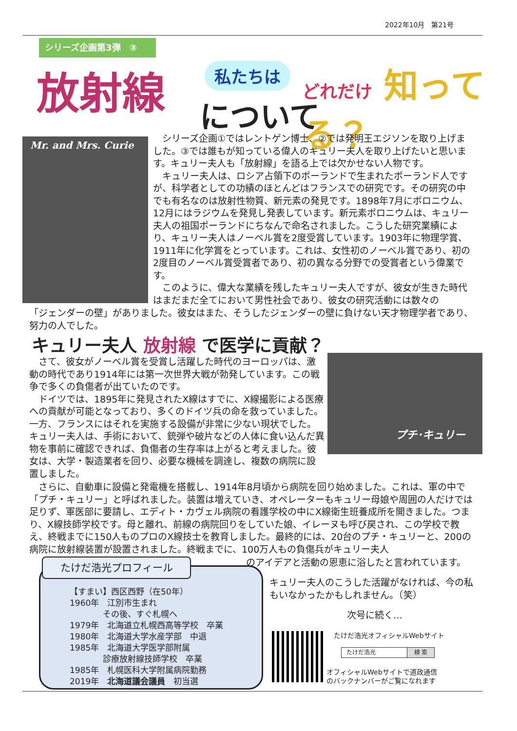2022年10月　第21号
シリーズ企画第3弾　③
放射線 私たちは
について
どれだけ 知ってる？
Mr. and Mrs. Curie
　シリーズ企画①ではレントゲン博士、②では発明王エジソンを取り上げました。③では誰もが知っている偉人のキュリー夫人を取り上げたいと思います。キュリー夫人も「放射線」を語る上では欠かせない人物です。
　キュリー夫人は、ロシア占領下のポーランドで生まれたポーランド人ですが、科学者としての功績のほとんどはフランスでの研究です。その研究の中でも有名なのは放射性物質、新元素の発見です。1898年7月にポロニウム、12月にはラジウムを発見し発表しています。新元素ポロニウムは、キュリー夫人の祖国ポーランドにちなんで命名されました。こうした研究業績により、キュリー夫人はノーベル賞を2度受賞しています。1903年に物理学賞、1911年に化学賞をとっています。これは、女性初のノーベル賞であり、初の2度目のノーベル賞受賞者であり、初の異なる分野での受賞者という偉業です。
　このように、偉大な業績を残したキュリー夫人ですが、彼女が生きた時代はまだまだ全てにおいて男性社会であり、彼女の研究活動には数々の
「ジェンダーの壁」がありました。彼女はまた、そうしたジェンダーの壁に負けない天才物理学者であり、努力の人でした。
キュリー夫人 放射線 で医学に貢献？
プチ･キュリー
　さて、彼女がノーベル賞を受賞し活躍した時代のヨーロッパは、激動の時代であり1914年には第一次世界大戦が勃発しています。この戦争で多くの負傷者が出ていたのです。
　ドイツでは、1895年に発見されたX線はすでに、X線撮影による医療への貢献が可能となっており、多くのドイツ兵の命を救っていました。一方、フランスにはそれを実施する設備が非常に少ない現状でした。キュリー夫人は、手術において、銃弾や破片などの人体に食い込んだ異物を事前に確認できれば、負傷者の生存率は上がると考えました。彼女は、大学・製造業者を回り、必要な機械を調達し、複数の病院に設置しました。
　さらに、自動車に設備と発電機を搭載し、1914年8月頃から病院を回り始めました。これは、軍の中で「プチ・キュリー」と呼ばれました。装置は増えていき、オペレーターもキュリー母娘や周囲の人だけでは足りず、軍医部に要請し、エディト・カヴェル病院の看護学校の中にX線衛生班養成所を開きました。つまり、X線技師学校です。母と離れ、前線の病院回りをしていた娘、イレーヌも呼び戻され、この学校で教え、終戦までに150人ものプロのX線技士を教育しました。最終的には、20台のプチ・キュリーと、200の病院に放射線装置が設置されました。終戦までに、100万人もの負傷兵がキュリー夫人
のアイデアと活動の恩恵に浴したと言われています。
【すまい】西区西野（在50年）
1960年　江別市生まれ
　　　　その後、すぐ札幌へ
1979年　北海道立札幌西高等学校　卒業
1980年　北海道大学水産学部　中退
1985年　北海道大学医学部附属
　　　　診療放射線技師学校　卒業
1985年　札幌医科大学附属病院勤務
2019年　北海道議会議員　初当選
たけだ浩光プロフィール
キュリー夫人のこうした活躍がなければ、今の私もいなかったかもしれません。（笑）
次号に続く…
たけだ浩光オフィシャルWebサイト
たけだ浩光 検 索
オフィシャルWebサイトで道政通信
のバックナンバーがご覧になれます